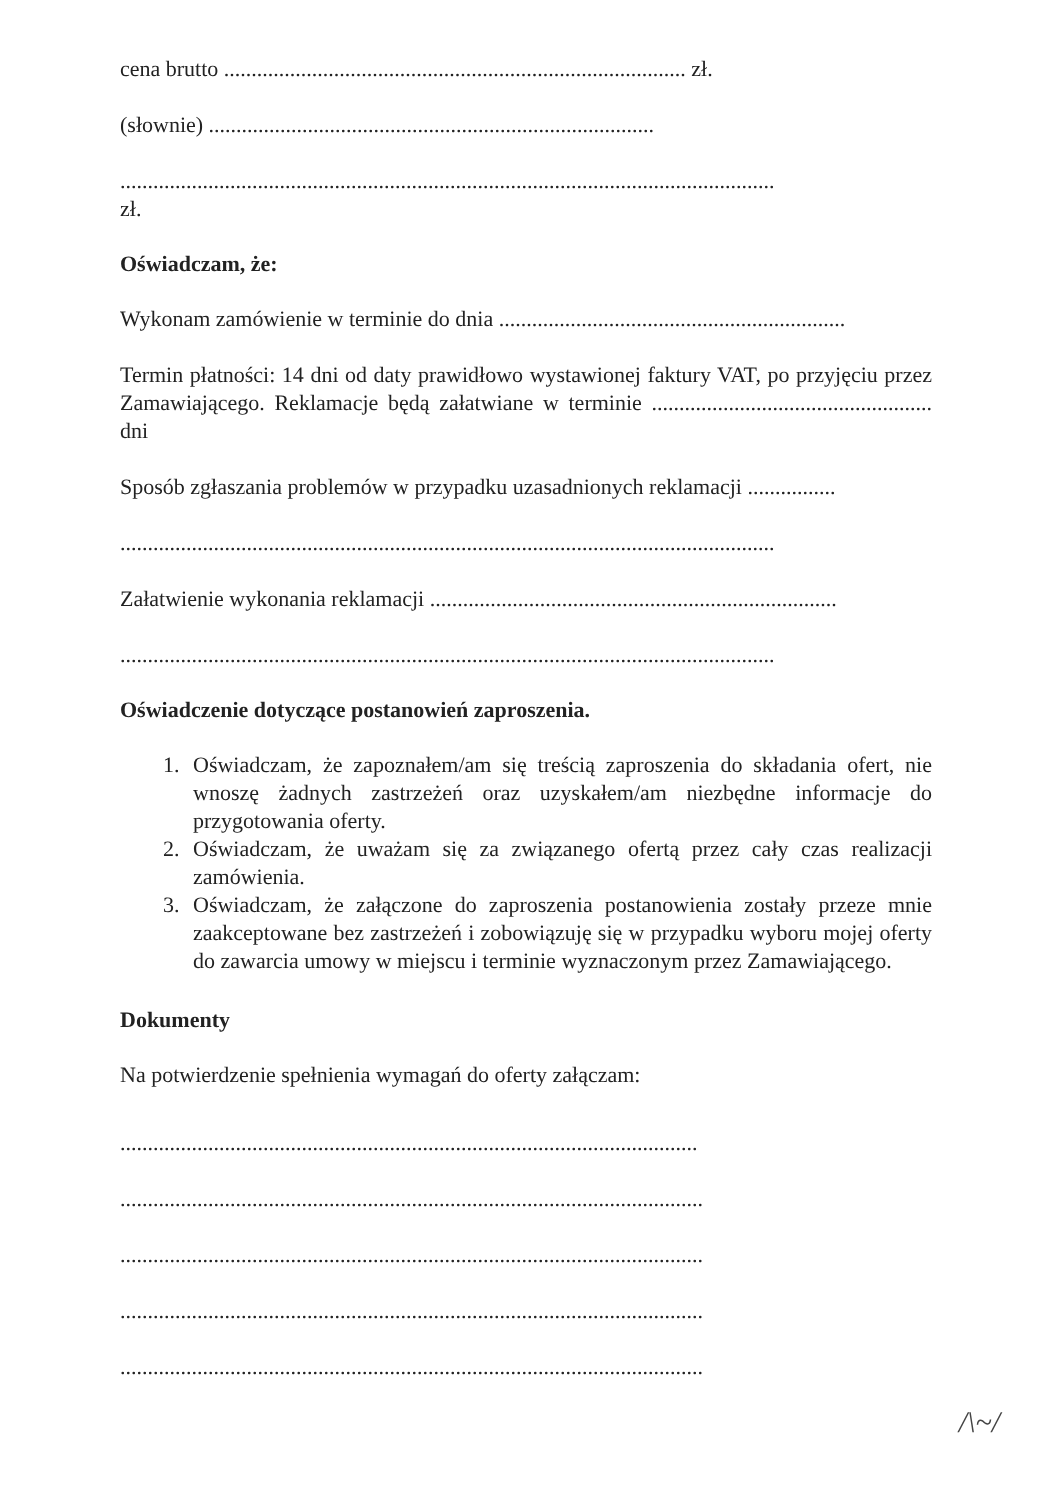cena brutto .................................................................................... zł.
(słownie) .................................................................................
.......................................................................................................................
zł.
Oświadczam, że:
Wykonam zamówienie w terminie do dnia ...............................................................
Termin płatności: 14 dni od daty prawidłowo wystawionej faktury VAT, po przyjęciu przez Zamawiającego. Reklamacje będą załatwiane w terminie ................................................... dni
Sposób zgłaszania problemów w przypadku uzasadnionych reklamacji ................
.......................................................................................................................
Załatwienie wykonania reklamacji ..........................................................................
.......................................................................................................................
Oświadczenie dotyczące postanowień zaproszenia.
1. Oświadczam, że zapoznałem/am się treścią zaproszenia do składania ofert, nie wnoszę żadnych zastrzeżeń oraz uzyskałem/am niezbędne informacje do przygotowania oferty.
2. Oświadczam, że uważam się za związanego ofertą przez cały czas realizacji zamówienia.
3. Oświadczam, że załączone do zaproszenia postanowienia zostały przeze mnie zaakceptowane bez zastrzeżeń i zobowiązuję się w przypadku wyboru mojej oferty do zawarcia umowy w miejscu i terminie wyznaczonym przez Zamawiającego.
Dokumenty
Na potwierdzenie spełnienia wymagań do oferty załączam:
.........................................................................................................
..........................................................................................................
..........................................................................................................
..........................................................................................................
..........................................................................................................
/\~/